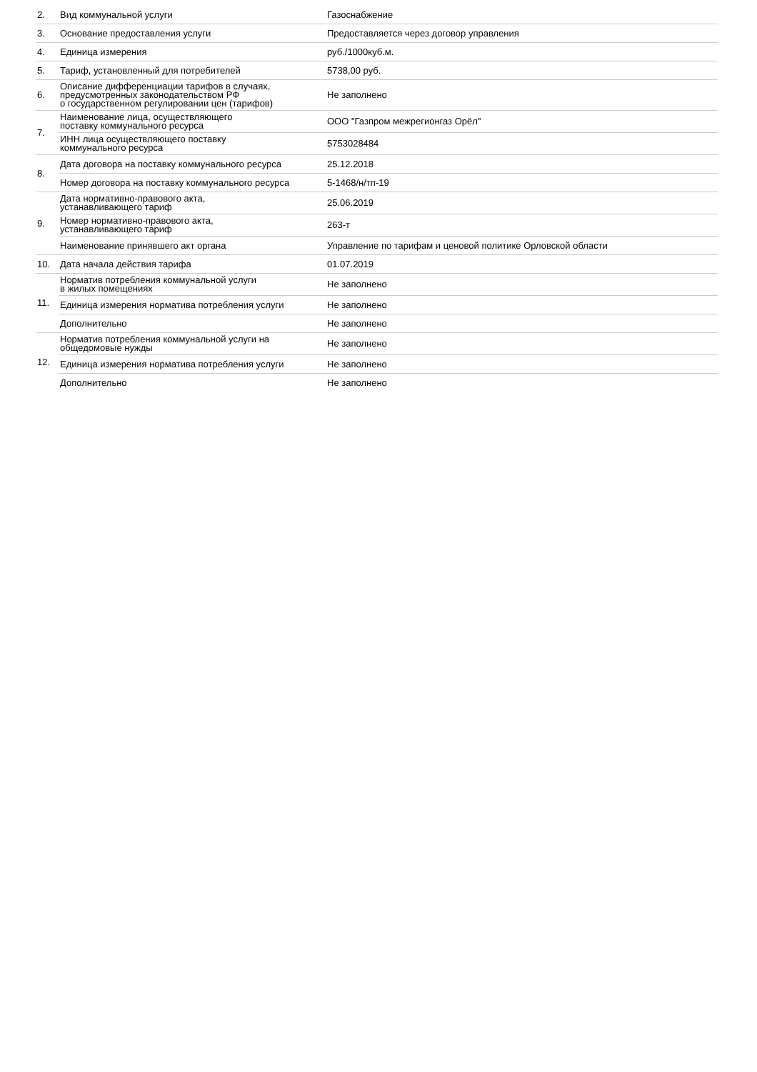| 2. | Вид коммунальной услуги | Газоснабжение |
| 3. | Основание предоставления услуги | Предоставляется через договор управления |
| 4. | Единица измерения | руб./1000куб.м. |
| 5. | Тариф, установленный для потребителей | 5738,00 руб. |
| 6. | Описание дифференциации тарифов в случаях, предусмотренных законодательством РФ о государственном регулировании цен (тарифов) | Не заполнено |
| 7. | Наименование лица, осуществляющего поставку коммунального ресурса | ООО "Газпром межрегионгаз Орёл" |
| | ИНН лица осуществляющего поставку коммунального ресурса | 5753028484 |
| 8. | Дата договора на поставку коммунального ресурса | 25.12.2018 |
| | Номер договора на поставку коммунального ресурса | 5-1468/н/тп-19 |
| 9. | Дата нормативно-правового акта, устанавливающего тариф | 25.06.2019 |
| | Номер нормативно-правового акта, устанавливающего тариф | 263-т |
| | Наименование принявшего акт органа | Управление по тарифам и ценовой политике Орловской области |
| 10. | Дата начала действия тарифа | 01.07.2019 |
| 11. | Норматив потребления коммунальной услуги в жилых помещениях | Не заполнено |
| | Единица измерения норматива потребления услуги | Не заполнено |
| | Дополнительно | Не заполнено |
| 12. | Норматив потребления коммунальной услуги на общедомовые нужды | Не заполнено |
| | Единица измерения норматива потребления услуги | Не заполнено |
| | Дополнительно | Не заполнено |